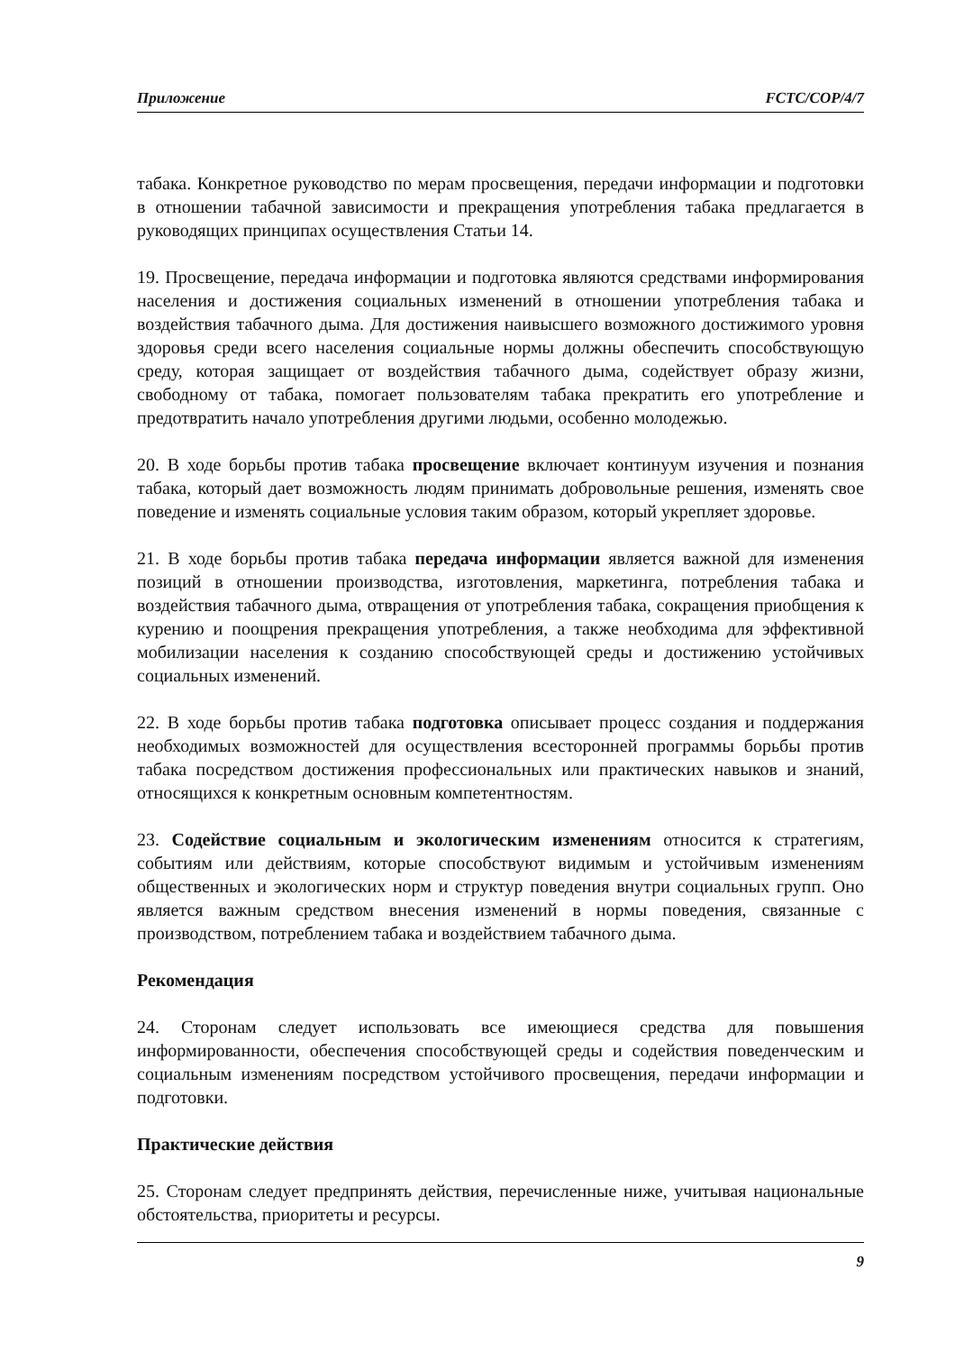Приложение FCTC/COP/4/7
табака. Конкретное руководство по мерам просвещения, передачи информации и подготовки в отношении табачной зависимости и прекращения употребления табака предлагается в руководящих принципах осуществления Статьи 14.
19. Просвещение, передача информации и подготовка являются средствами информирования населения и достижения социальных изменений в отношении употребления табака и воздействия табачного дыма. Для достижения наивысшего возможного достижимого уровня здоровья среди всего населения социальные нормы должны обеспечить способствующую среду, которая защищает от воздействия табачного дыма, содействует образу жизни, свободному от табака, помогает пользователям табака прекратить его употребление и предотвратить начало употребления другими людьми, особенно молодежью.
20. В ходе борьбы против табака просвещение включает континуум изучения и познания табака, который дает возможность людям принимать добровольные решения, изменять свое поведение и изменять социальные условия таким образом, который укрепляет здоровье.
21. В ходе борьбы против табака передача информации является важной для изменения позиций в отношении производства, изготовления, маркетинга, потребления табака и воздействия табачного дыма, отвращения от употребления табака, сокращения приобщения к курению и поощрения прекращения употребления, а также необходима для эффективной мобилизации населения к созданию способствующей среды и достижению устойчивых социальных изменений.
22. В ходе борьбы против табака подготовка описывает процесс создания и поддержания необходимых возможностей для осуществления всесторонней программы борьбы против табака посредством достижения профессиональных или практических навыков и знаний, относящихся к конкретным основным компетентностям.
23. Содействие социальным и экологическим изменениям относится к стратегиям, событиям или действиям, которые способствуют видимым и устойчивым изменениям общественных и экологических норм и структур поведения внутри социальных групп. Оно является важным средством внесения изменений в нормы поведения, связанные с производством, потреблением табака и воздействием табачного дыма.
Рекомендация
24. Сторонам следует использовать все имеющиеся средства для повышения информированности, обеспечения способствующей среды и содействия поведенческим и социальным изменениям посредством устойчивого просвещения, передачи информации и подготовки.
Практические действия
25. Сторонам следует предпринять действия, перечисленные ниже, учитывая национальные обстоятельства, приоритеты и ресурсы.
9